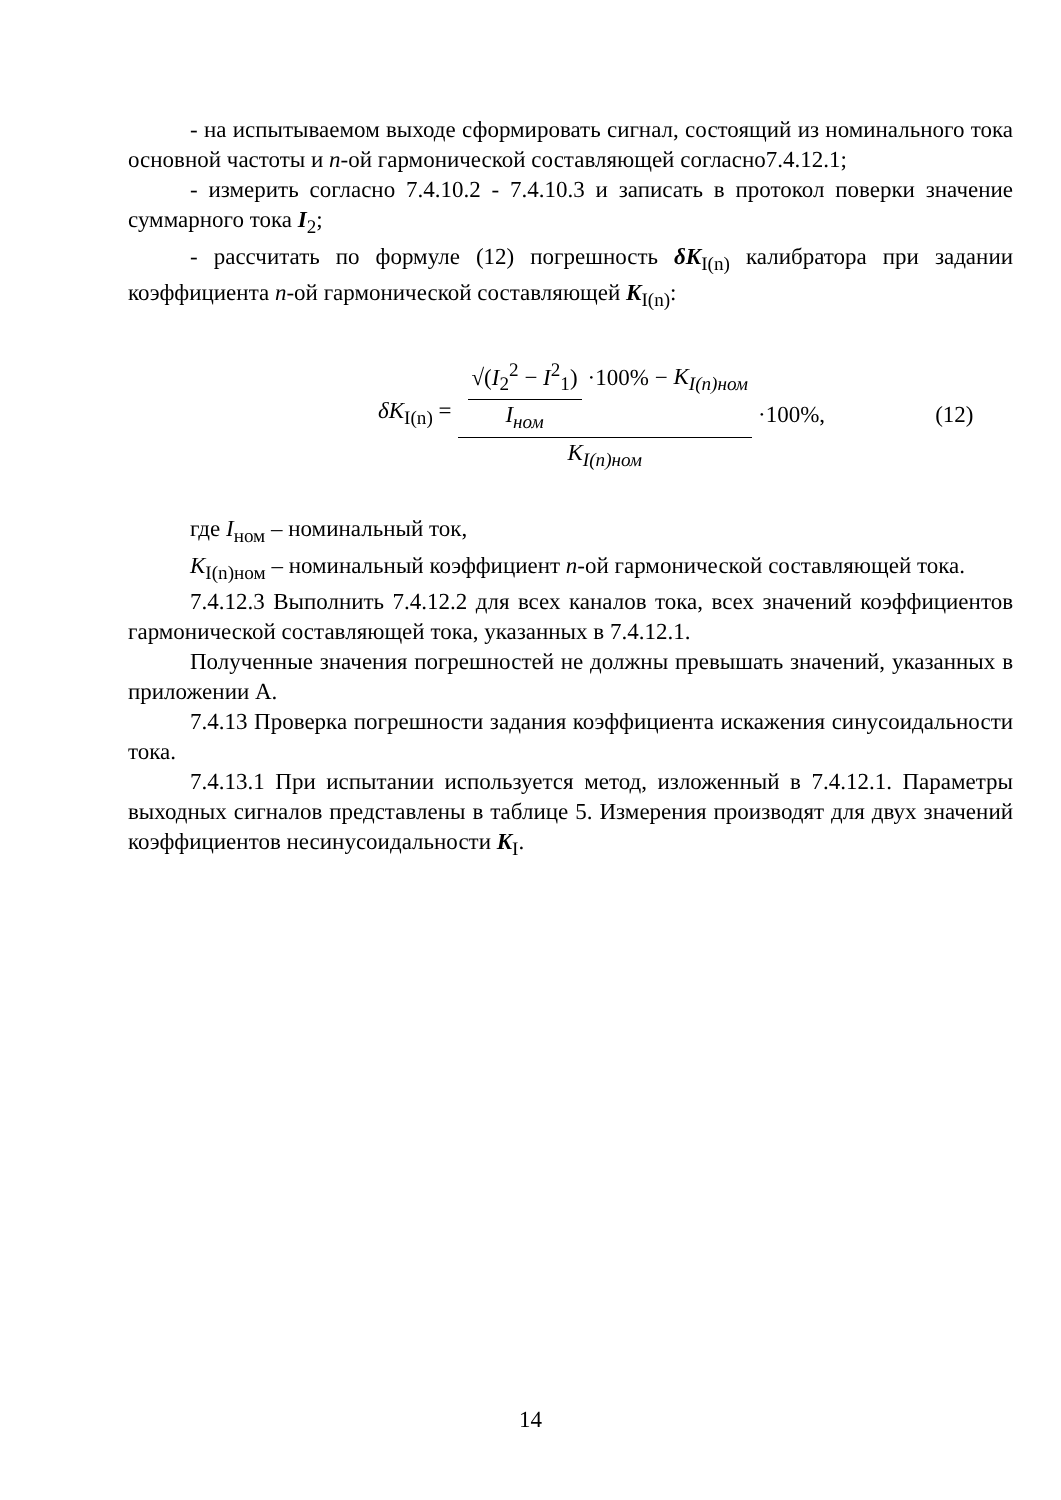- на испытываемом выходе сформировать сигнал, состоящий из номинального тока основной частоты и n-ой гармонической составляющей согласно7.4.12.1;
- измерить согласно 7.4.10.2 - 7.4.10.3 и записать в протокол поверки значение суммарного тока I<sub>2</sub>;
- рассчитать по формуле (12) погрешность δK<sub>I(n)</sub> калибратора при задании коэффициента n-ой гармонической составляющей K<sub>I(n)</sub>:
δK<sub>I(n)</sub> = √(I<sub>2</sub><sup>2</sup> − I<sup>2</sup><sub>1</sub>) I<sub>ном</sub> ·100% − K<sub>I(n)ном</sub> K<sub>I(n)ном</sub> ·100%, (12)
где I<sub>ном</sub> – номинальный ток,
K<sub>I(n)ном</sub> – номинальный коэффициент n-ой гармонической составляющей тока.
7.4.12.3 Выполнить 7.4.12.2 для всех каналов тока, всех значений коэффициентов гармонической составляющей тока, указанных в 7.4.12.1.
Полученные значения погрешностей не должны превышать значений, указанных в приложении А.
7.4.13 Проверка погрешности задания коэффициента искажения синусоидальности тока.
7.4.13.1 При испытании используется метод, изложенный в 7.4.12.1. Параметры выходных сигналов представлены в таблице 5. Измерения производят для двух значений коэффициентов несинусоидальности K<sub>I</sub>.
14